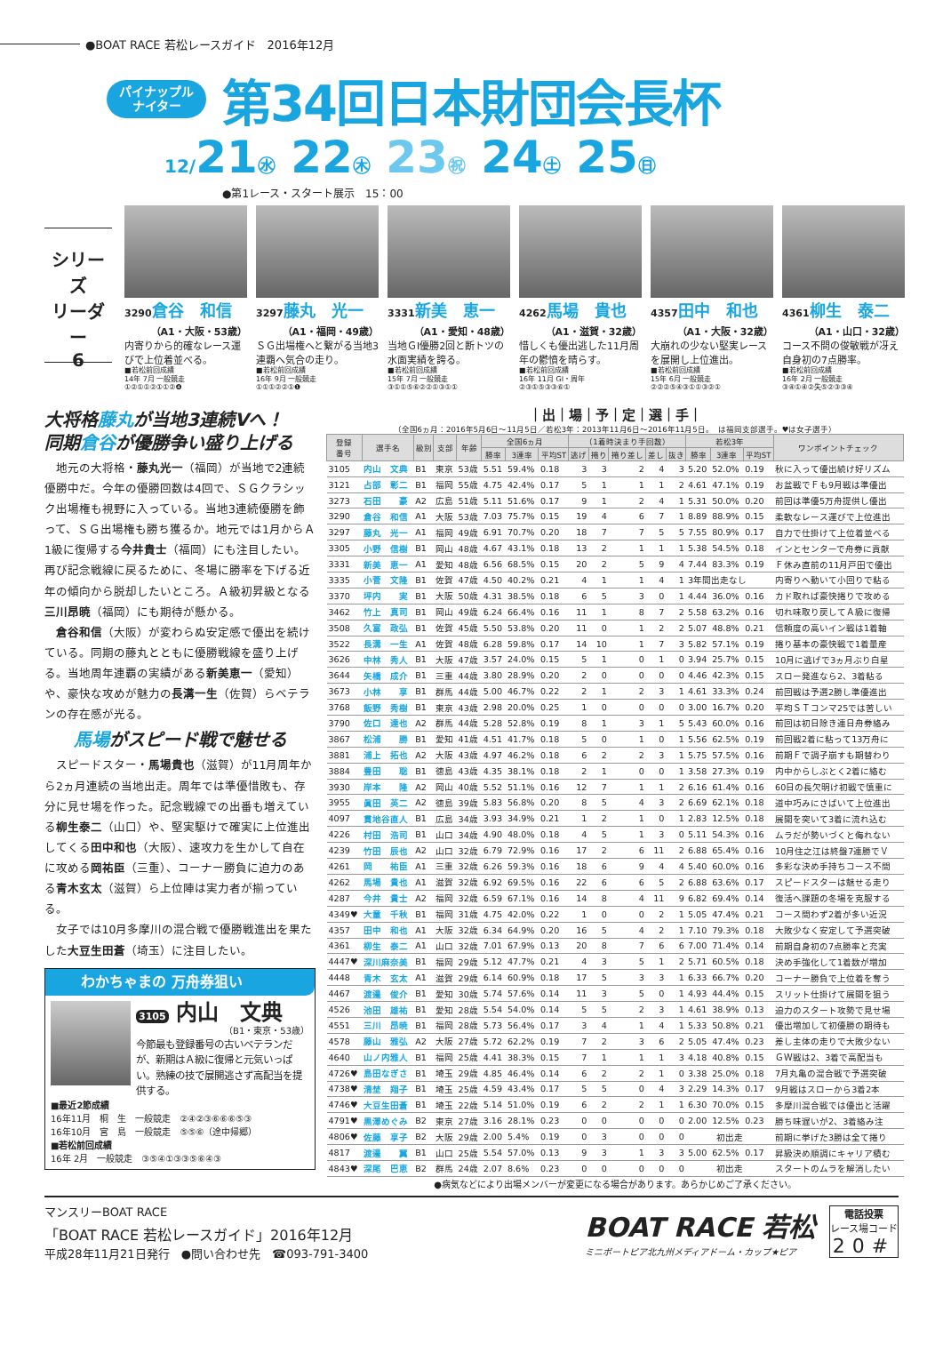●BOAT RACE 若松レースガイド　2016年12月
パイナップル
ナイター
第34回日本財団会長杯
12/21㊌ 22㊍ 23㊗ 24㊏ 25㊐
●第1レース・スタート展示　15：00
シリーズ
リーダー
6
3290倉谷　和信
（A1・大阪・53歳）
内寄りから的確なレース運びで上位着並べる。
■若松前回成績
14年 7月 一般競走
①②①①②①①②❹
3297藤丸　光一
（A1・福岡・49歳）
ＳＧ出場権へと繋がる当地3連覇へ気合の走り。
■若松前回成績
16年 9月 一般競走
①①①②②①❶
3331新美　恵一
（A1・愛知・48歳）
当地ＧⅠ優勝2回と断トツの水面実績を誇る。
■若松前回成績
15年 7月 一般競走
③①①⑤⑥②②①③①①
4262馬場　貴也
（A1・滋賀・32歳）
惜しくも優出逃した11月周年の鬱憤を晴らす。
■若松前回成績
16年 11月 GⅠ・周年
②③①⑤③③⑥①
4357田中　和也
（A1・大阪・32歳）
大崩れの少ない堅実レースを展開し上位進出。
■若松前回成績
15年 6月 一般競走
②②②⑤④③①①③②①
4361柳生　泰二
（A1・山口・32歳）
コース不問の俊敏戦が冴え自身初の7点勝率。
■若松前回成績
16年 2月 一般競走
③④①④②失⑤②③③④
大将格藤丸が当地3連続Vへ！
同期倉谷が優勝争い盛り上げる
地元の大将格・藤丸光一（福岡）が当地で2連続優勝中だ。今年の優勝回数は4回で、ＳＧクラシック出場権も視野に入っている。当地3連続優勝を飾って、ＳＧ出場権も勝ち獲るか。地元では1月からＡ1級に復帰する今井貴士（福岡）にも注目したい。再び記念戦線に戻るために、冬場に勝率を下げる近年の傾向から脱却したいところ。Ａ級初昇級となる三川昂暁（福岡）にも期待が懸かる。
倉谷和信（大阪）が変わらぬ安定感で優出を続けている。同期の藤丸とともに優勝戦線を盛り上げる。当地周年連覇の実績がある新美恵一（愛知）や、豪快な攻めが魅力の長溝一生（佐賀）らベテランの存在感が光る。
馬場がスピード戦で魅せる
スピードスター・馬場貴也（滋賀）が11月周年から2ヵ月連続の当地出走。周年では準優惜敗も、存分に見せ場を作った。記念戦線での出番も増えている柳生泰二（山口）や、堅実駆けで確実に上位進出してくる田中和也（大阪）、速攻力を生かして自在に攻める岡祐臣（三重）、コーナー勝負に迫力のある青木玄太（滋賀）ら上位陣は実力者が揃っている。
女子では10月多摩川の混合戦で優勝戦進出を果たした大豆生田蒼（埼玉）に注目したい。
わかちゃまの 万舟券狙い
3105 内山　文典
（B1・東京・53歳）
今節最も登録番号の古いベテランだが、新期はＡ級に復帰と元気いっぱい。熟練の技で展開逃さず高配当を提供する。
■最近2節成績
16年11月　桐　生　一般競走　②④②③⑥⑥⑥⑤③
16年10月　宮　島　一般競走　⑤⑤⑥（途中帰郷）
■若松前回成績
16年 2月　一般競走　③⑤④①③③⑤⑥④③
｜出｜場｜予｜定｜選｜手｜
（全国6ヵ月：2016年5月6日〜11月5日／若松3年：2013年11月6日〜2016年11月5日。　は福岡支部選手。♥は女子選手）
| 登録 番号 | 選手名 | 級別 | 支部 | 年齢 | 全国6ヵ月 | | | （1着時決まり手回数） | | | | | 若松3年 | | | ワンポイントチェック |
| --- | --- | --- | --- | --- | --- | --- | --- | --- | --- | --- | --- | --- | --- | --- | --- | --- |
| | | | | | 勝率 | 3連率 | 平均ST | 逃げ | 捲り | 捲り差し | 差し | 抜き | 勝率 | 3連率 | 平均ST | |
| 3105 | 内山 文典 | B1 | 東京 | 53歳 | 5.51 | 59.4% | 0.18 | 3 | 3 | 2 | 4 | 3 | 5.20 | 52.0% | 0.19 | 秋に入って優出続け好リズム |
| 3121 | 占部 彰二 | B1 | 福岡 | 55歳 | 4.75 | 42.4% | 0.17 | 5 | 1 | 1 | 1 | 2 | 4.61 | 47.1% | 0.19 | お盆戦でＦも9月戦は準優出 |
| 3273 | 石田 豪 | A2 | 広島 | 51歳 | 5.11 | 51.6% | 0.17 | 9 | 1 | 2 | 4 | 1 | 5.31 | 50.0% | 0.20 | 前回は準優5万舟提供し優出 |
| 3290 | 倉谷 和信 | A1 | 大阪 | 53歳 | 7.03 | 75.7% | 0.15 | 19 | 4 | 6 | 7 | 1 | 8.89 | 88.9% | 0.15 | 柔軟なレース運びで上位進出 |
| 3297 | 藤丸 光一 | A1 | 福岡 | 49歳 | 6.91 | 70.7% | 0.20 | 18 | 7 | 7 | 5 | 5 | 7.55 | 80.9% | 0.17 | 自力で仕掛けて上位着並べる |
| 3305 | 小野 信樹 | B1 | 岡山 | 48歳 | 4.67 | 43.1% | 0.18 | 13 | 2 | 1 | 1 | 1 | 5.38 | 54.5% | 0.18 | インとセンターで舟券に貢献 |
| 3331 | 新美 恵一 | A1 | 愛知 | 48歳 | 6.56 | 68.5% | 0.15 | 20 | 2 | 5 | 9 | 4 | 7.44 | 83.3% | 0.19 | Ｆ休み直前の11月戸田で優出 |
| 3335 | 小菅 文隆 | B1 | 佐賀 | 47歳 | 4.50 | 40.2% | 0.21 | 4 | 1 | 1 | 4 | 1 | 3年間出走なし | | | 内寄りへ動いて小回りで粘る |
| 3370 | 坪内 実 | B1 | 大阪 | 50歳 | 4.31 | 38.5% | 0.18 | 6 | 5 | 3 | 0 | 1 | 4.44 | 36.0% | 0.16 | カド取れば豪快捲りで攻める |
| 3462 | 竹上 真司 | B1 | 岡山 | 49歳 | 6.24 | 66.4% | 0.16 | 11 | 1 | 8 | 7 | 2 | 5.58 | 63.2% | 0.16 | 切れ味取り戻してＡ級に復帰 |
| 3508 | 久富 政弘 | B1 | 佐賀 | 45歳 | 5.50 | 53.8% | 0.20 | 11 | 0 | 1 | 2 | 2 | 5.07 | 48.8% | 0.21 | 信頼度の高いイン戦は1着軸 |
| 3522 | 長溝 一生 | A1 | 佐賀 | 48歳 | 6.28 | 59.8% | 0.17 | 14 | 10 | 1 | 7 | 3 | 5.82 | 57.1% | 0.19 | 捲り基本の豪快戦で1着量産 |
| 3626 | 中林 秀人 | B1 | 大阪 | 47歳 | 3.57 | 24.0% | 0.15 | 5 | 1 | 0 | 1 | 0 | 3.94 | 25.7% | 0.15 | 10月に逃げで3ヵ月ぶり白星 |
| 3644 | 矢橋 成介 | B1 | 三重 | 44歳 | 3.80 | 28.9% | 0.20 | 2 | 0 | 0 | 0 | 0 | 4.46 | 42.3% | 0.15 | スロー発進なら2、3着粘る |
| 3673 | 小林 享 | B1 | 群馬 | 44歳 | 5.00 | 46.7% | 0.22 | 2 | 1 | 2 | 3 | 1 | 4.61 | 33.3% | 0.24 | 前回戦は予選2勝し準優進出 |
| 3768 | 飯野 秀樹 | B1 | 東京 | 43歳 | 2.98 | 20.0% | 0.25 | 1 | 0 | 0 | 0 | 0 | 3.00 | 16.7% | 0.20 | 平均ＳＴコンマ25では苦しい |
| 3790 | 佐口 達也 | A2 | 群馬 | 44歳 | 5.28 | 52.8% | 0.19 | 8 | 1 | 3 | 1 | 5 | 5.43 | 60.0% | 0.16 | 前回は初日除き連日舟券絡み |
| 3867 | 松浦 勝 | B1 | 愛知 | 41歳 | 4.51 | 41.7% | 0.18 | 5 | 0 | 1 | 0 | 1 | 5.56 | 62.5% | 0.19 | 前回戦2着に粘って13万舟に |
| 3881 | 浦上 拓也 | A2 | 大阪 | 43歳 | 4.97 | 46.2% | 0.18 | 6 | 2 | 2 | 3 | 1 | 5.75 | 57.5% | 0.16 | 前期Ｆで調子崩すも期替わり |
| 3884 | 豊田 聡 | B1 | 徳島 | 43歳 | 4.35 | 38.1% | 0.18 | 2 | 1 | 0 | 0 | 1 | 3.58 | 27.3% | 0.19 | 内中からしぶとく2着に絡む |
| 3930 | 岸本 隆 | A2 | 岡山 | 40歳 | 5.52 | 51.1% | 0.16 | 12 | 7 | 1 | 1 | 2 | 6.16 | 61.4% | 0.16 | 60日の長欠明け初戦で慎重に |
| 3955 | 眞田 英二 | A2 | 徳島 | 39歳 | 5.83 | 56.8% | 0.20 | 8 | 5 | 4 | 3 | 2 | 6.69 | 62.1% | 0.18 | 道中巧みにさばいて上位進出 |
| 4097 | 貫地谷直人 | B1 | 広島 | 34歳 | 3.93 | 34.9% | 0.21 | 1 | 2 | 1 | 0 | 1 | 2.83 | 12.5% | 0.18 | 展開を突いて3着に流れ込む |
| 4226 | 村田 浩司 | B1 | 山口 | 34歳 | 4.90 | 48.0% | 0.18 | 4 | 5 | 1 | 3 | 0 | 5.11 | 54.3% | 0.16 | ムラだが勢いづくと侮れない |
| 4239 | 竹田 辰也 | A2 | 山口 | 32歳 | 6.79 | 72.9% | 0.16 | 17 | 2 | 6 | 11 | 2 | 6.88 | 65.4% | 0.16 | 10月住之江は終盤7連勝でＶ |
| 4261 | 岡 祐臣 | A1 | 三重 | 32歳 | 6.26 | 59.3% | 0.16 | 18 | 6 | 9 | 4 | 4 | 5.40 | 60.0% | 0.16 | 多彩な決め手持ちコース不問 |
| 4262 | 馬場 貴也 | A1 | 滋賀 | 32歳 | 6.92 | 69.5% | 0.16 | 22 | 6 | 6 | 5 | 2 | 6.88 | 63.6% | 0.17 | スピードスターは魅せる走り |
| 4287 | 今井 貴士 | A2 | 福岡 | 32歳 | 6.59 | 67.1% | 0.16 | 14 | 8 | 4 | 11 | 9 | 6.82 | 69.4% | 0.14 | 復活へ課題の冬場を克服する |
| 4349♥ | 大童 千秋 | B1 | 福岡 | 31歳 | 4.75 | 42.0% | 0.22 | 1 | 0 | 0 | 2 | 1 | 5.05 | 47.4% | 0.21 | コース問わず2着が多い近況 |
| 4357 | 田中 和也 | A1 | 大阪 | 32歳 | 6.34 | 64.9% | 0.20 | 16 | 5 | 4 | 2 | 1 | 7.10 | 79.3% | 0.18 | 大敗少なく安定して予選突破 |
| 4361 | 柳生 泰二 | A1 | 山口 | 32歳 | 7.01 | 67.9% | 0.13 | 20 | 8 | 7 | 6 | 6 | 7.00 | 71.4% | 0.14 | 前期自身初の7点勝率と充実 |
| 4447♥ | 深川麻奈美 | B1 | 福岡 | 29歳 | 5.12 | 47.7% | 0.21 | 4 | 3 | 5 | 1 | 2 | 5.71 | 60.5% | 0.18 | 決め手強化して1着数が増加 |
| 4448 | 青木 玄太 | A1 | 滋賀 | 29歳 | 6.14 | 60.9% | 0.18 | 17 | 5 | 3 | 3 | 1 | 6.33 | 66.7% | 0.20 | コーナー勝負で上位着を奪う |
| 4467 | 渡邉 俊介 | B1 | 愛知 | 30歳 | 5.74 | 57.6% | 0.14 | 11 | 3 | 5 | 0 | 1 | 4.93 | 44.4% | 0.15 | スリット仕掛けて展開を狙う |
| 4526 | 池田 雄祐 | B1 | 愛知 | 28歳 | 5.54 | 54.0% | 0.14 | 5 | 5 | 2 | 3 | 1 | 4.61 | 38.9% | 0.13 | 迫力のスタート攻勢で見せ場 |
| 4551 | 三川 昂暁 | B1 | 福岡 | 28歳 | 5.73 | 56.4% | 0.17 | 3 | 4 | 1 | 4 | 1 | 5.33 | 50.8% | 0.21 | 優出増加して初優勝の期待も |
| 4578 | 藤山 雅弘 | A2 | 大阪 | 27歳 | 5.72 | 62.2% | 0.19 | 7 | 2 | 3 | 6 | 2 | 5.05 | 47.4% | 0.23 | 差し主体の走りで大敗少ない |
| 4640 | 山ノ内雅人 | B1 | 福岡 | 25歳 | 4.41 | 38.3% | 0.15 | 7 | 1 | 1 | 1 | 3 | 4.18 | 40.8% | 0.15 | ＧＷ戦は2、3着で高配当も |
| 4726♥ | 島田なぎさ | B1 | 埼玉 | 29歳 | 4.85 | 46.4% | 0.14 | 6 | 2 | 2 | 1 | 0 | 3.38 | 25.0% | 0.18 | 7月丸亀の混合戦で予選突破 |
| 4738♥ | 清埜 翔子 | B1 | 埼玉 | 25歳 | 4.59 | 43.4% | 0.17 | 5 | 5 | 0 | 4 | 3 | 2.29 | 14.3% | 0.17 | 9月戦はスローから3着2本 |
| 4746♥ | 大豆生田蒼 | B1 | 埼玉 | 22歳 | 5.14 | 51.0% | 0.19 | 6 | 2 | 2 | 1 | 1 | 6.30 | 70.0% | 0.15 | 多摩川混合戦では優出と活躍 |
| 4791♥ | 黒澤めぐみ | B2 | 東京 | 27歳 | 3.16 | 28.1% | 0.23 | 0 | 0 | 0 | 0 | 0 | 2.00 | 12.5% | 0.23 | 勝ち味遅いが2、3着絡み注 |
| 4806♥ | 佐藤 享子 | B2 | 大阪 | 29歳 | 2.00 | 5.4% | 0.19 | 0 | 3 | 0 | 0 | 0 | 初出走 | | | 前期に挙げた3勝は全て捲り |
| 4817 | 渡邉 翼 | B1 | 山口 | 25歳 | 5.54 | 57.0% | 0.13 | 9 | 3 | 1 | 3 | 3 | 5.00 | 62.5% | 0.17 | 昇級決め順調にキャリア積む |
| 4843♥ | 深尾 巴恵 | B2 | 群馬 | 24歳 | 2.07 | 8.6% | 0.23 | 0 | 0 | 0 | 0 | 0 | 初出走 | | | スタートのムラを解消したい |
●病気などにより出場メンバーが変更になる場合があります。あらかじめご了承ください。
マンスリーBOAT RACE
「BOAT RACE 若松レースガイド」2016年12月
平成28年11月21日発行　●問い合わせ先　☎093-791-3400
BOAT RACE 若松
ミニボートピア北九州メディアドーム・カップ★ピア
電話投票
レース場コード
20#